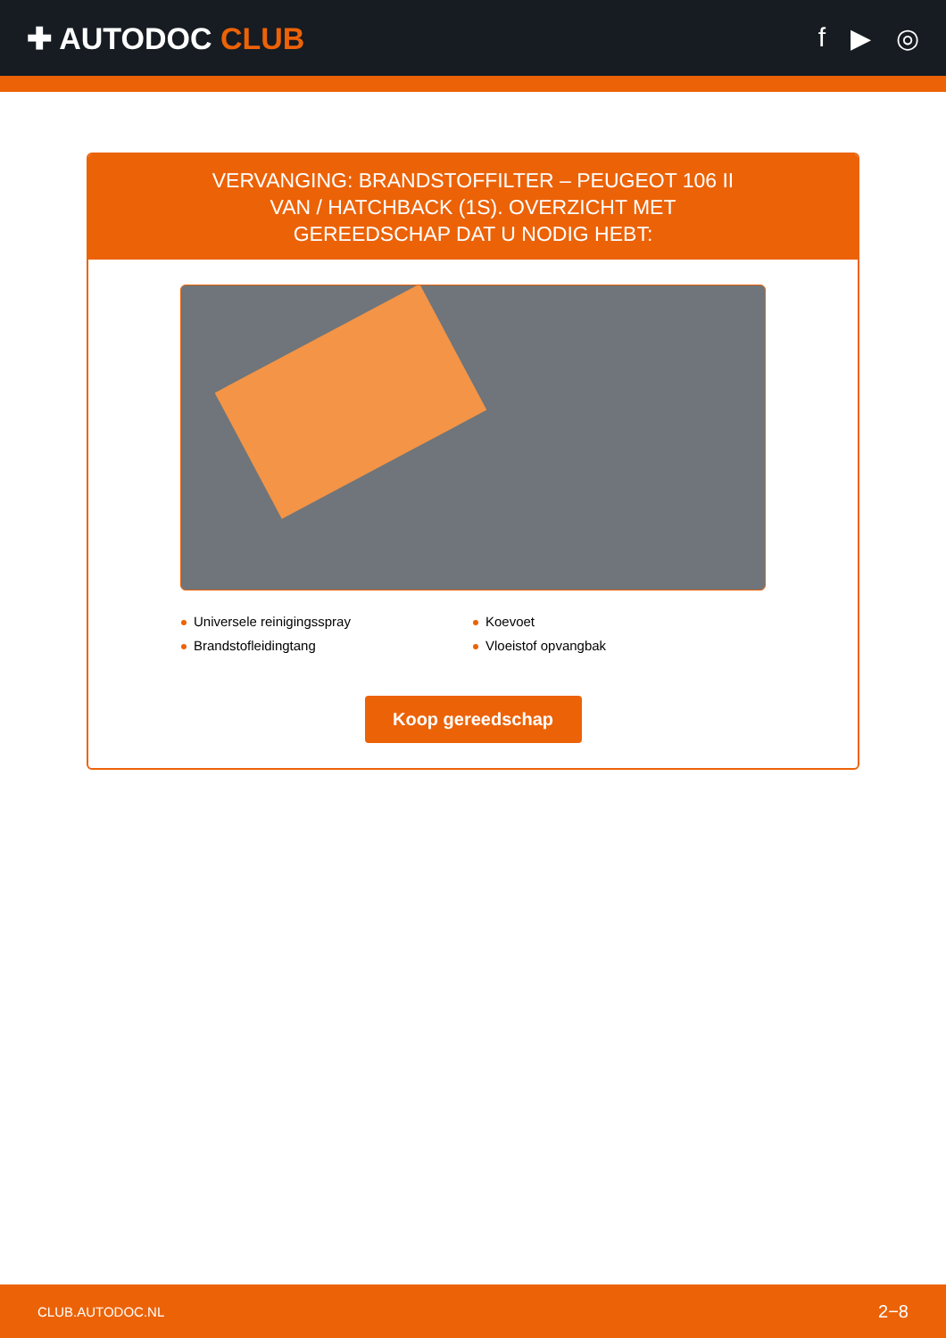✚ AUTODOC CLUB f ▶ ◎
VERVANGING: BRANDSTOFFILTER – PEUGEOT 106 II VAN / HATCHBACK (1S). OVERZICHT MET GEREEDSCHAP DAT U NODIG HEBT:
Universele reinigingsspray
Koevoet
Brandstofleidingtang
Vloeistof opvangbak
Koop gereedschap
CLUB.AUTODOC.NL 2−8